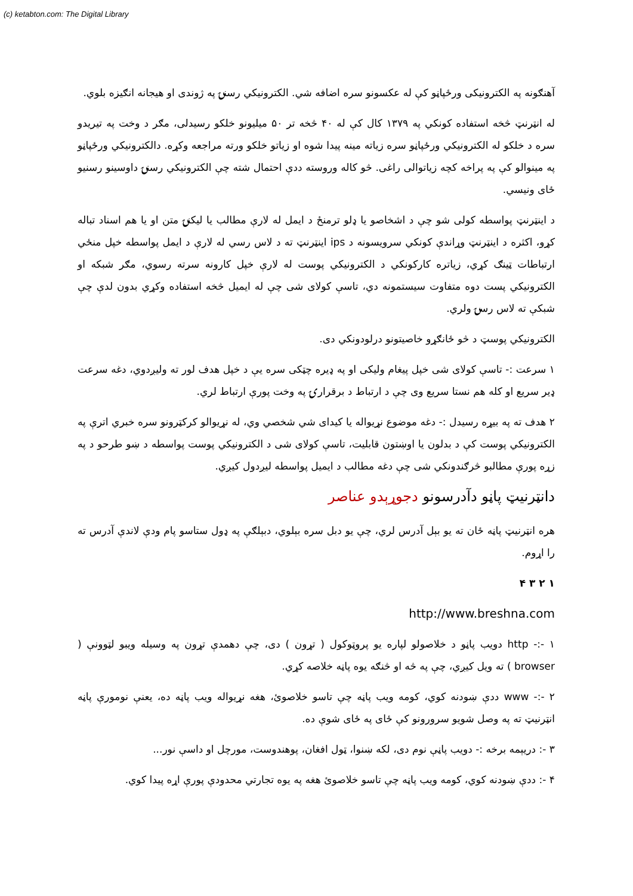(c) ketabton.com: The Digital Library
آهنګونه په الکترونیکی ورځپاڼو کې له عکسونو سره اضافه شي. الکترونیکي رسنۍ په ژوندی او هیجانه انګیزه بلوي.
له انټرنټ څخه استفاده کونکي په ۱۳۷۹ کال کې له ۴۰ څخه تر ۵۰ میلیونو خلکو رسیدلی، مګر د وخت په تیریدو سره د خلکو له الکترونیکي ورځپاڼو سره زیاته مینه پیدا شوه او زیاتو خلکو ورته مراجعه وکړه. دالکترونیکي ورځپاڼو په مینوالو کې په پراخه کچه زیاتوالی راغی. څو کاله وروسته ددې احتمال شته چې الکترونیکي رسنۍ داوسینو رسنیو ځای ونیسي.
د اینټرنټ پواسطه کولی شو چې د اشخاصو یا ډلو ترمنځ د ایمل له لارې مطالب یا لیکنۍ متن او یا هم اسناد تباله کړو، اکثره د اینټرنټ وړاندې کونکي سرویسونه د ips اینټرنټ ته د لاس رسي له لارې د ایمل پواسطه خپل منځي ارتباطات ټینګ کړي، زیاتره کارکونکي د الکترونیکي پوست له لارې خپل کارونه سرته رسوي، مګر شبکه او الکترونیکي پست دوه متفاوت سیستمونه دي، تاسې کولای شی چې له ایمیل څخه استفاده وکړي بدون لدې چې شبکې ته لاس رسۍ ولري.
الکترونیکي پوسټ د څو ځانګړو خاصیتونو درلودونکي دی.
۱ سرعت :- تاسې کولای شی خپل پیغام ولیکی او په ډیره چټکی سره یې د خپل هدف لور ته ولیږدوي، دغه سرعت ډیر سریع او کله هم نستا سریع وی چې د ارتباط د برقرارۍ په وخت پورې ارتباط لري.
۲ هدف ته په بیړه رسیدل :- دغه موضوع نړیواله یا کیدای شي شخصي وي، له نړیوالو کرکټرونو سره خبري اترې په الکترونیکي پوست کې د بدلون یا اوښتون قابلیت، تاسې کولای شی د الکترونیکي پوست پواسطه د ښو طرحو د په زړه پورې مطالبو څرګندونکي شی چې دغه مطالب د ایمیل پواسطه لیږدول کیږي.
دانټرنیټ پاڼو دآدرسونو دجوړېدو عناصر
هره انټرنیټ پاڼه ځان ته یو بېل آدرس لري، چې یو دبل سره بېلوي، دبېلګې په ډول ستاسو پام ودې لاندې آدرس ته را اړوم.
۱ ۲ ۳ ۴
http://www.breshna.com
۱ -:- http دویب پاڼو د خلاصولو لپاره یو پروټوکول ( تړون ) دی، چې دهمدې تړون په وسیله ویبو لټوونې ( browser ) ته ویل کیږي، چې په څه او څنګه یوه پاڼه خلاصه کړي.
۲ -:- www ددې ښودنه کوي، کومه ویب پاڼه چې تاسو خلاصوئ، هغه نړیواله ویب پاڼه ده، یعنې نومورې پاڼه انټرنیټ ته په وصل شویو سرورونو کې ځای په ځای شوې ده.
۳ -: دریېمه برخه :- دویب پاڼې نوم دی، لکه ښنوا، ټول افغان، پوهندوست، مورچل او داسې نور...
۴ -: ددې ښودنه کوي، کومه ویب پاڼه چې تاسو خلاصوئ هغه په یوه تجارتي محدودې پورې اړه پیدا کوي.